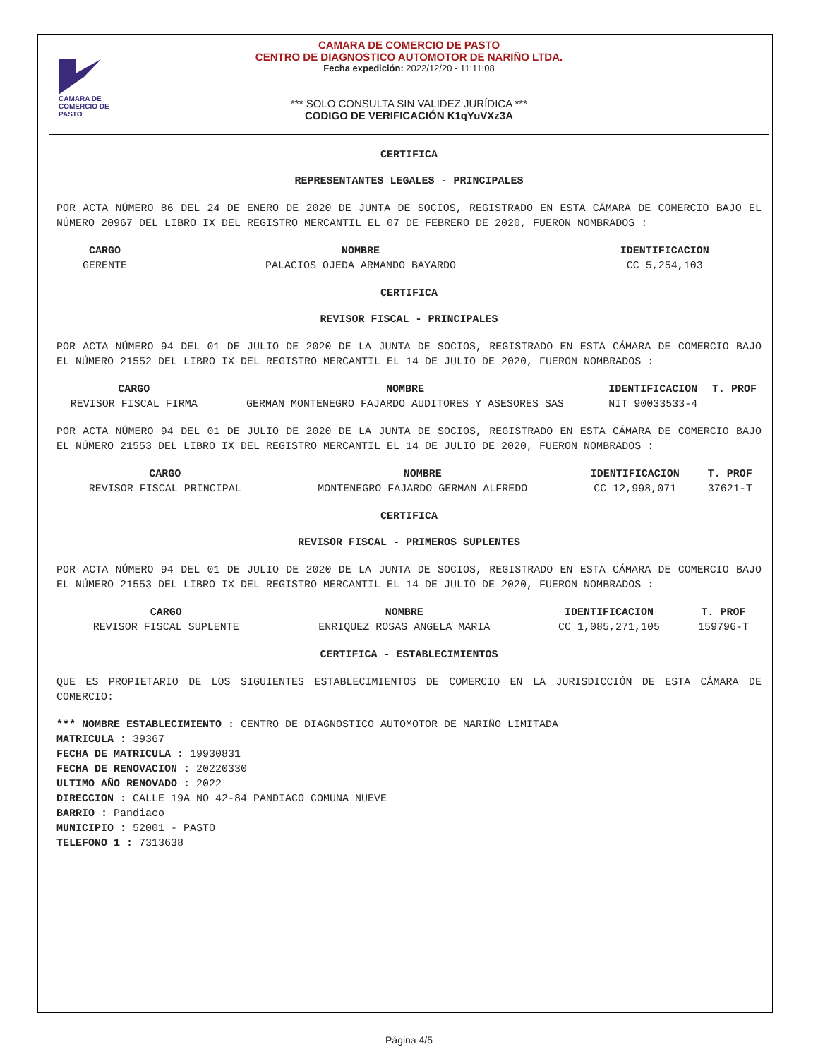CÁMARA DE COMERCIO DE PASTO
CAMARA DE COMERCIO DE PASTO
CENTRO DE DIAGNOSTICO AUTOMOTOR DE NARIÑO LTDA.
Fecha expedición: 2022/12/20 - 11:11:08
*** SOLO CONSULTA SIN VALIDEZ JURÍDICA ***
CODIGO DE VERIFICACIÓN K1qYuVXz3A
CERTIFICA
REPRESENTANTES LEGALES - PRINCIPALES
POR ACTA NÚMERO 86 DEL 24 DE ENERO DE 2020 DE JUNTA DE SOCIOS, REGISTRADO EN ESTA CÁMARA DE COMERCIO BAJO EL NÚMERO 20967 DEL LIBRO IX DEL REGISTRO MERCANTIL EL 07 DE FEBRERO DE 2020, FUERON NOMBRADOS :
| CARGO | NOMBRE | IDENTIFICACION |
| --- | --- | --- |
| GERENTE | PALACIOS OJEDA ARMANDO BAYARDO | CC 5,254,103 |
CERTIFICA
REVISOR FISCAL - PRINCIPALES
POR ACTA NÚMERO 94 DEL 01 DE JULIO DE 2020 DE LA JUNTA DE SOCIOS, REGISTRADO EN ESTA CÁMARA DE COMERCIO BAJO EL NÚMERO 21552 DEL LIBRO IX DEL REGISTRO MERCANTIL EL 14 DE JULIO DE 2020, FUERON NOMBRADOS :
| CARGO | NOMBRE | IDENTIFICACION | T. PROF |
| --- | --- | --- | --- |
| REVISOR FISCAL FIRMA | GERMAN MONTENEGRO FAJARDO AUDITORES Y ASESORES SAS | NIT 90033533-4 | |
POR ACTA NÚMERO 94 DEL 01 DE JULIO DE 2020 DE LA JUNTA DE SOCIOS, REGISTRADO EN ESTA CÁMARA DE COMERCIO BAJO EL NÚMERO 21553 DEL LIBRO IX DEL REGISTRO MERCANTIL EL 14 DE JULIO DE 2020, FUERON NOMBRADOS :
| CARGO | NOMBRE | IDENTIFICACION | T. PROF |
| --- | --- | --- | --- |
| REVISOR FISCAL PRINCIPAL | MONTENEGRO FAJARDO GERMAN ALFREDO | CC 12,998,071 | 37621-T |
CERTIFICA
REVISOR FISCAL - PRIMEROS SUPLENTES
POR ACTA NÚMERO 94 DEL 01 DE JULIO DE 2020 DE LA JUNTA DE SOCIOS, REGISTRADO EN ESTA CÁMARA DE COMERCIO BAJO EL NÚMERO 21553 DEL LIBRO IX DEL REGISTRO MERCANTIL EL 14 DE JULIO DE 2020, FUERON NOMBRADOS :
| CARGO | NOMBRE | IDENTIFICACION | T. PROF |
| --- | --- | --- | --- |
| REVISOR FISCAL SUPLENTE | ENRIQUEZ ROSAS ANGELA MARIA | CC 1,085,271,105 | 159796-T |
CERTIFICA - ESTABLECIMIENTOS
QUE ES PROPIETARIO DE LOS SIGUIENTES ESTABLECIMIENTOS DE COMERCIO EN LA JURISDICCIÓN DE ESTA CÁMARA DE COMERCIO:
*** NOMBRE ESTABLECIMIENTO : CENTRO DE DIAGNOSTICO AUTOMOTOR DE NARIÑO LIMITADA
MATRICULA : 39367
FECHA DE MATRICULA : 19930831
FECHA DE RENOVACION : 20220330
ULTIMO AÑO RENOVADO : 2022
DIRECCION : CALLE 19A NO 42-84 PANDIACO COMUNA NUEVE
BARRIO : Pandiaco
MUNICIPIO : 52001 - PASTO
TELEFONO 1 : 7313638
Página 4/5